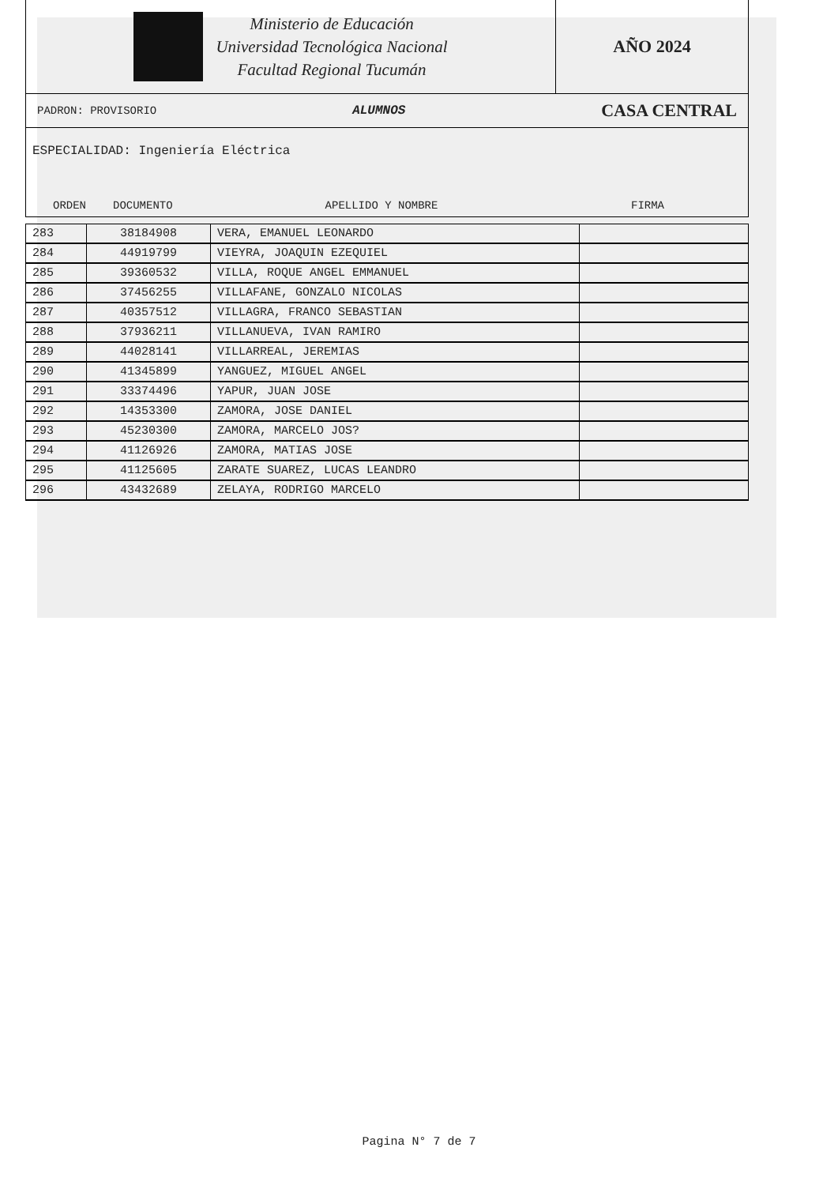Ministerio de Educación
Universidad Tecnológica Nacional
Facultad Regional Tucumán
AÑO 2024
PADRON: PROVISORIO ALUMNOS CASA CENTRAL
ESPECIALIDAD: Ingeniería Eléctrica
ORDEN DOCUMENTO APELLIDO Y NOMBRE FIRMA
| 283 | 38184908 | VERA, EMANUEL LEONARDO | |
| 284 | 44919799 | VIEYRA, JOAQUIN EZEQUIEL | |
| 285 | 39360532 | VILLA, ROQUE ANGEL EMMANUEL | |
| 286 | 37456255 | VILLAFANE, GONZALO NICOLAS | |
| 287 | 40357512 | VILLAGRA, FRANCO SEBASTIAN | |
| 288 | 37936211 | VILLANUEVA, IVAN RAMIRO | |
| 289 | 44028141 | VILLARREAL, JEREMIAS | |
| 290 | 41345899 | YANGUEZ, MIGUEL ANGEL | |
| 291 | 33374496 | YAPUR, JUAN JOSE | |
| 292 | 14353300 | ZAMORA, JOSE DANIEL | |
| 293 | 45230300 | ZAMORA, MARCELO JOS? | |
| 294 | 41126926 | ZAMORA, MATIAS JOSE | |
| 295 | 41125605 | ZARATE SUAREZ, LUCAS LEANDRO | |
| 296 | 43432689 | ZELAYA, RODRIGO MARCELO | |
Pagina N° 7 de 7